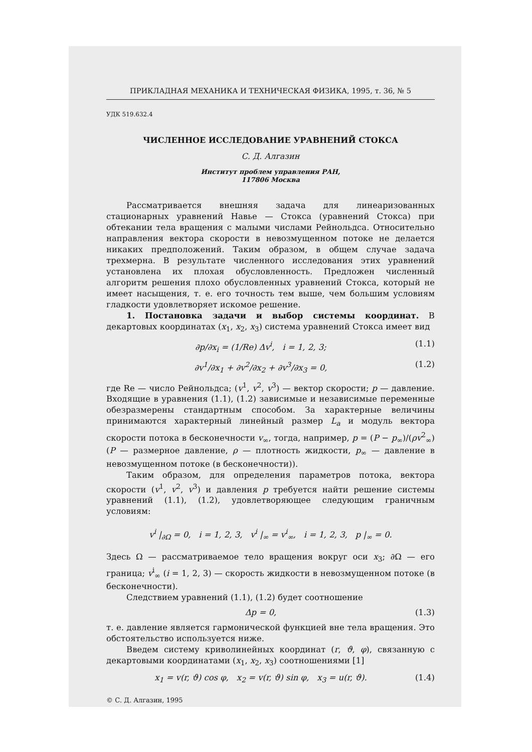ПРИКЛАДНАЯ МЕХАНИКА И ТЕХНИЧЕСКАЯ ФИЗИКА, 1995, т. 36, № 5
УДК 519.632.4
ЧИСЛЕННОЕ ИССЛЕДОВАНИЕ УРАВНЕНИЙ СТОКСА
С. Д. Алгазин
Институт проблем управления РАН,
117806 Москва
Рассматривается внешняя задача для линеаризованных стационарных уравнений Навье — Стокса (уравнений Стокса) при обтекании тела вращения с малыми числами Рейнольдса. Относительно направления вектора скорости в невозмущенном потоке не делается никаких предположений. Таким образом, в общем случае задача трехмерна. В результате численного исследования этих уравнений установлена их плохая обусловленность. Предложен численный алгоритм решения плохо обусловленных уравнений Стокса, который не имеет насыщения, т. е. его точность тем выше, чем большим условиям гладкости удовлетворяет искомое решение.
1. Постановка задачи и выбор системы координат. В декартовых координатах (x<sub>1</sub>, x<sub>2</sub>, x<sub>3</sub>) система уравнений Стокса имеет вид
∂p/∂x<sub>i</sub> = (1/Re) Δv<sup>i</sup>, i = 1, 2, 3; (1.1)
∂v<sup>1</sup>/∂x<sub>1</sub> + ∂v<sup>2</sup>/∂x<sub>2</sub> + ∂v<sup>3</sup>/∂x<sub>3</sub> = 0, (1.2)
где Re — число Рейнольдса; (v<sup>1</sup>, v<sup>2</sup>, v<sup>3</sup>) — вектор скорости; p — давление. Входящие в уравнения (1.1), (1.2) зависимые и независимые переменные обезразмерены стандартным способом. За характерные величины принимаются характерный линейный размер L<sub>a</sub> и модуль вектора скорости потока в бесконечности v<sub>∞</sub>, тогда, например, p = (P − p<sub>∞</sub>)/(ρv<sup>2</sup><sub>∞</sub>) (P — размерное давление, ρ — плотность жидкости, p<sub>∞</sub> — давление в невозмущенном потоке (в бесконечности)).
Таким образом, для определения параметров потока, вектора скорости (v<sup>1</sup>, v<sup>2</sup>, v<sup>3</sup>) и давления p требуется найти решение системы уравнений (1.1), (1.2), удовлетворяющее следующим граничным условиям:
v<sup>i</sup> |<sub>∂Ω</sub> = 0, i = 1, 2, 3, v<sup>i</sup> |<sub>∞</sub> = v<sup>i</sup><sub>∞</sub>, i = 1, 2, 3, p |<sub>∞</sub> = 0.
Здесь Ω — рассматриваемое тело вращения вокруг оси x<sub>3</sub>; ∂Ω — его граница; v<sup>i</sup><sub>∞</sub> (i = 1, 2, 3) — скорость жидкости в невозмущенном потоке (в бесконечности).
Следствием уравнений (1.1), (1.2) будет соотношение
Δp = 0, (1.3)
т. е. давление является гармонической функцией вне тела вращения. Это обстоятельство используется ниже.
Введем систему криволинейных координат (r, ϑ, φ), связанную с декартовыми координатами (x<sub>1</sub>, x<sub>2</sub>, x<sub>3</sub>) соотношениями [1]
x<sub>1</sub> = v(r, ϑ) cos φ, x<sub>2</sub> = v(r, ϑ) sin φ, x<sub>3</sub> = u(r, ϑ). (1.4)
© С. Д. Алгазин, 1995